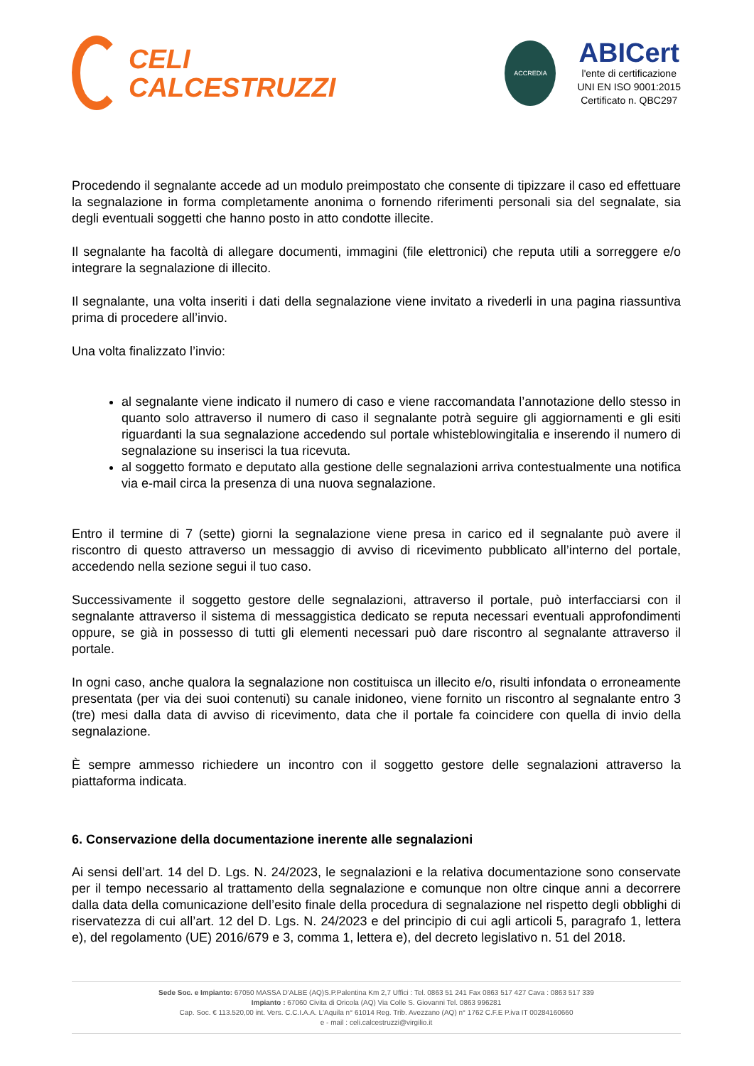CELI
CALCESTRUZZI
ACCREDIA
ABICert
l'ente di certificazione
UNI EN ISO 9001:2015
Certificato n. QBC297
Procedendo il segnalante accede ad un modulo preimpostato che consente di tipizzare il caso ed effettuare la segnalazione in forma completamente anonima o fornendo riferimenti personali sia del segnalate, sia degli eventuali soggetti che hanno posto in atto condotte illecite.
Il segnalante ha facoltà di allegare documenti, immagini (file elettronici) che reputa utili a sorreggere e/o integrare la segnalazione di illecito.
Il segnalante, una volta inseriti i dati della segnalazione viene invitato a rivederli in una pagina riassuntiva prima di procedere all’invio.
Una volta finalizzato l’invio:
al segnalante viene indicato il numero di caso e viene raccomandata l’annotazione dello stesso in quanto solo attraverso il numero di caso il segnalante potrà seguire gli aggiornamenti e gli esiti riguardanti la sua segnalazione accedendo sul portale whisteblowingitalia e inserendo il numero di segnalazione su inserisci la tua ricevuta.
al soggetto formato e deputato alla gestione delle segnalazioni arriva contestualmente una notifica via e-mail circa la presenza di una nuova segnalazione.
Entro il termine di 7 (sette) giorni la segnalazione viene presa in carico ed il segnalante può avere il riscontro di questo attraverso un messaggio di avviso di ricevimento pubblicato all’interno del portale, accedendo nella sezione segui il tuo caso.
Successivamente il soggetto gestore delle segnalazioni, attraverso il portale, può interfacciarsi con il segnalante attraverso il sistema di messaggistica dedicato se reputa necessari eventuali approfondimenti oppure, se già in possesso di tutti gli elementi necessari può dare riscontro al segnalante attraverso il portale.
In ogni caso, anche qualora la segnalazione non costituisca un illecito e/o, risulti infondata o erroneamente presentata (per via dei suoi contenuti) su canale inidoneo, viene fornito un riscontro al segnalante entro 3 (tre) mesi dalla data di avviso di ricevimento, data che il portale fa coincidere con quella di invio della segnalazione.
È sempre ammesso richiedere un incontro con il soggetto gestore delle segnalazioni attraverso la piattaforma indicata.
6. Conservazione della documentazione inerente alle segnalazioni
Ai sensi dell’art. 14 del D. Lgs. N. 24/2023, le segnalazioni e la relativa documentazione sono conservate per il tempo necessario al trattamento della segnalazione e comunque non oltre cinque anni a decorrere dalla data della comunicazione dell’esito finale della procedura di segnalazione nel rispetto degli obblighi di riservatezza di cui all’art. 12 del D. Lgs. N. 24/2023 e del principio di cui agli articoli 5, paragrafo 1, lettera e), del regolamento (UE) 2016/679 e 3, comma 1, lettera e), del decreto legislativo n. 51 del 2018.
Sede Soc. e Impianto: 67050 MASSA D'ALBE (AQ)S.P.Palentina Km 2,7 Uffici : Tel. 0863 51 241 Fax 0863 517 427 Cava : 0863 517 339
Impianto : 67060 Civita di Oricola (AQ) Via Colle S. Giovanni Tel. 0863 996281
Cap. Soc. € 113.520,00 int. Vers. C.C.I.A.A. L'Aquila n° 61014 Reg. Trib. Avezzano (AQ) n° 1762 C.F.E P.iva IT 00284160660
e - mail : celi.calcestruzzi@virgilio.it